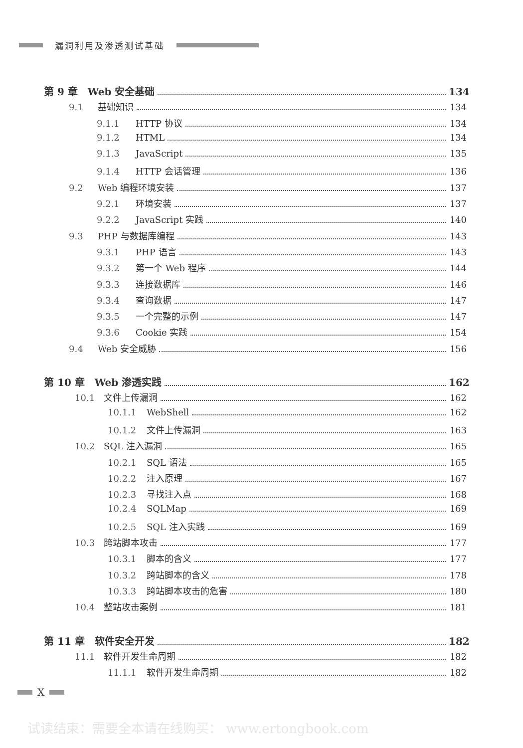漏洞利用及渗透测试基础
第 9 章　Web 安全基础 134
9.1 基础知识 134
9.1.1 HTTP 协议 134
9.1.2 HTML 134
9.1.3 JavaScript 135
9.1.4 HTTP 会话管理 136
9.2 Web 编程环境安装 137
9.2.1 环境安装 137
9.2.2 JavaScript 实践 140
9.3 PHP 与数据库编程 143
9.3.1 PHP 语言 143
9.3.2 第一个 Web 程序 144
9.3.3 连接数据库 146
9.3.4 查询数据 147
9.3.5 一个完整的示例 147
9.3.6 Cookie 实践 154
9.4 Web 安全威胁 156
第 10 章　Web 渗透实践 162
10.1 文件上传漏洞 162
10.1.1 WebShell 162
10.1.2 文件上传漏洞 163
10.2 SQL 注入漏洞 165
10.2.1 SQL 语法 165
10.2.2 注入原理 167
10.2.3 寻找注入点 168
10.2.4 SQLMap 169
10.2.5 SQL 注入实践 169
10.3 跨站脚本攻击 177
10.3.1 脚本的含义 177
10.3.2 跨站脚本的含义 178
10.3.3 跨站脚本攻击的危害 180
10.4 整站攻击案例 181
第 11 章　软件安全开发 182
11.1 软件开发生命周期 182
11.1.1 软件开发生命周期 182
X
试读结束：需要全本请在线购买： www.ertongbook.com